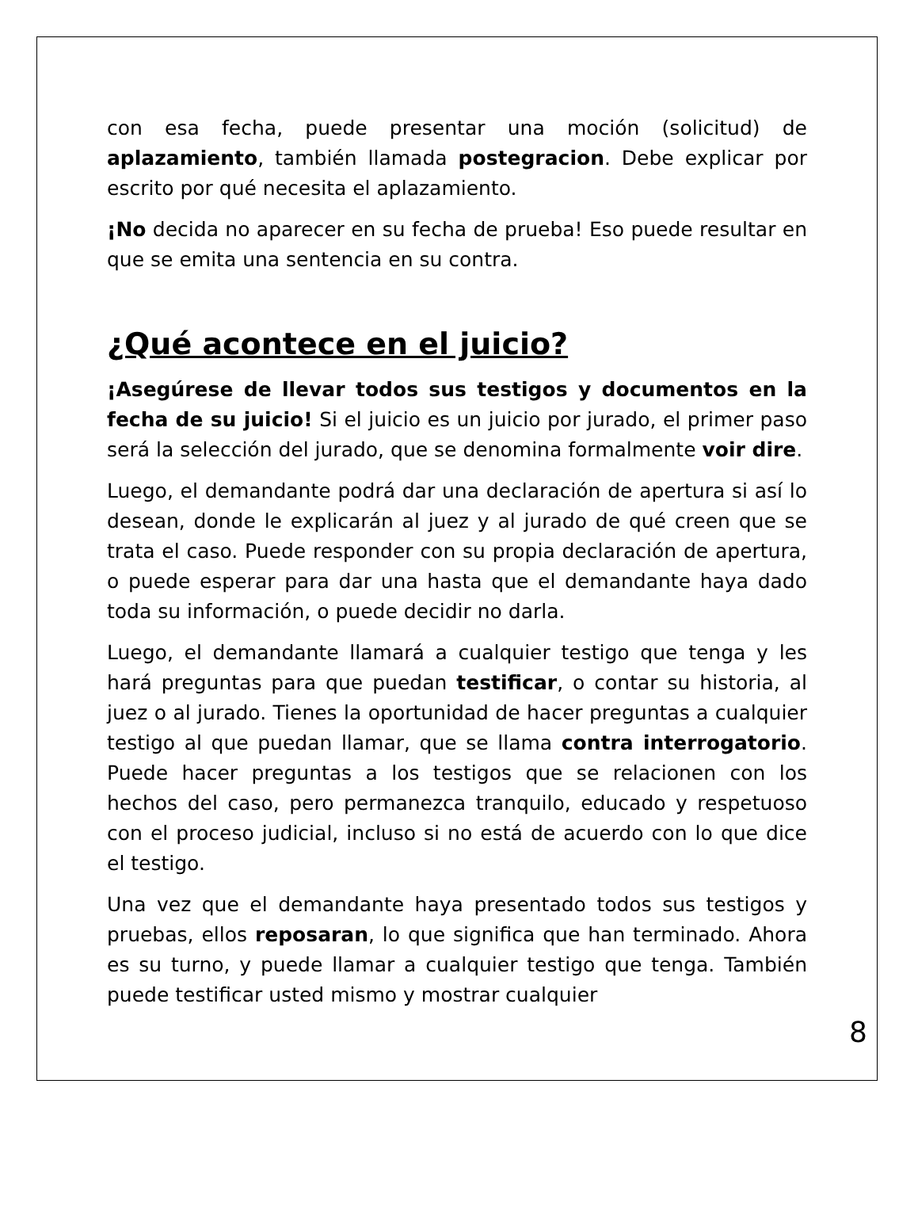con esa fecha, puede presentar una moción (solicitud) de aplazamiento, también llamada postegracion. Debe explicar por escrito por qué necesita el aplazamiento.
¡No decida no aparecer en su fecha de prueba! Eso puede resultar en que se emita una sentencia en su contra.
¿Qué acontece en el juicio?
¡Asegúrese de llevar todos sus testigos y documentos en la fecha de su juicio! Si el juicio es un juicio por jurado, el primer paso será la selección del jurado, que se denomina formalmente voir dire.
Luego, el demandante podrá dar una declaración de apertura si así lo desean, donde le explicarán al juez y al jurado de qué creen que se trata el caso. Puede responder con su propia declaración de apertura, o puede esperar para dar una hasta que el demandante haya dado toda su información, o puede decidir no darla.
Luego, el demandante llamará a cualquier testigo que tenga y les hará preguntas para que puedan testificar, o contar su historia, al juez o al jurado. Tienes la oportunidad de hacer preguntas a cualquier testigo al que puedan llamar, que se llama contra interrogatorio. Puede hacer preguntas a los testigos que se relacionen con los hechos del caso, pero permanezca tranquilo, educado y respetuoso con el proceso judicial, incluso si no está de acuerdo con lo que dice el testigo.
Una vez que el demandante haya presentado todos sus testigos y pruebas, ellos reposaran, lo que significa que han terminado. Ahora es su turno, y puede llamar a cualquier testigo que tenga. También puede testificar usted mismo y mostrar cualquier
8